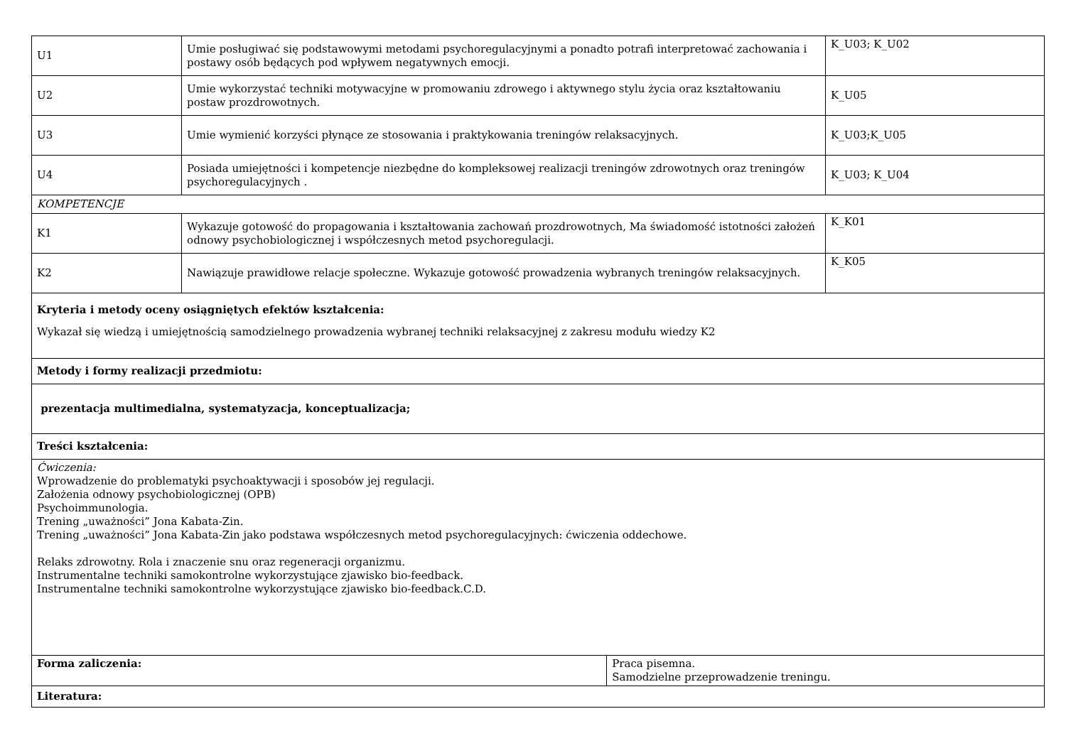| U1 | Umie posługiwać się podstawowymi metodami psychoregulacyjnymi a ponadto potrafi interpretować zachowania i postawy osób będących pod wpływem negatywnych emocji. | | K_U03; K_U02 |
| U2 | Umie wykorzystać techniki motywacyjne w promowaniu zdrowego i aktywnego stylu życia oraz kształtowaniu postaw prozdrowotnych. | | K_U05 |
| U3 | Umie wymienić korzyści płynące ze stosowania i praktykowania treningów relaksacyjnych. | | K_U03;K_U05 |
| U4 | Posiada umiejętności i kompetencje niezbędne do kompleksowej realizacji treningów zdrowotnych oraz treningów psychoregulacyjnych . | | K_U03; K_U04 |
| KOMPETENCJE | | | |
| K1 | Wykazuje gotowość do propagowania i kształtowania zachowań prozdrowotnych, Ma świadomość istotności założeń odnowy psychobiologicznej i współczesnych metod psychoregulacji. | | K_K01 |
| K2 | Nawiązuje prawidłowe relacje społeczne. Wykazuje gotowość prowadzenia wybranych treningów relaksacyjnych. | | K_K05 |
| Kryteria i metody oceny osiągniętych efektów kształcenia: Wykazał się wiedzą i umiejętnością samodzielnego prowadzenia wybranej techniki relaksacyjnej z zakresu modułu wiedzy K2 | | | |
| Metody i formy realizacji przedmiotu: | | | |
| prezentacja multimedialna, systematyzacja, konceptualizacja; | | | |
| Treści kształcenia: | | | |
| Ćwiczenia: Wprowadzenie do problematyki psychoaktywacji i sposobów jej regulacji. Założenia odnowy psychobiologicznej (OPB) Psychoimmunologia. Trening „uważności” Jona Kabata-Zin. Trening „uważności” Jona Kabata-Zin jako podstawa współczesnych metod psychoregulacyjnych: ćwiczenia oddechowe. Relaks zdrowotny. Rola i znaczenie snu oraz regeneracji organizmu. Instrumentalne techniki samokontrolne wykorzystujące zjawisko bio-feedback. Instrumentalne techniki samokontrolne wykorzystujące zjawisko bio-feedback.C.D. | | | |
| Forma zaliczenia: | | Praca pisemna. Samodzielne przeprowadzenie treningu. | |
| Literatura: | | | |